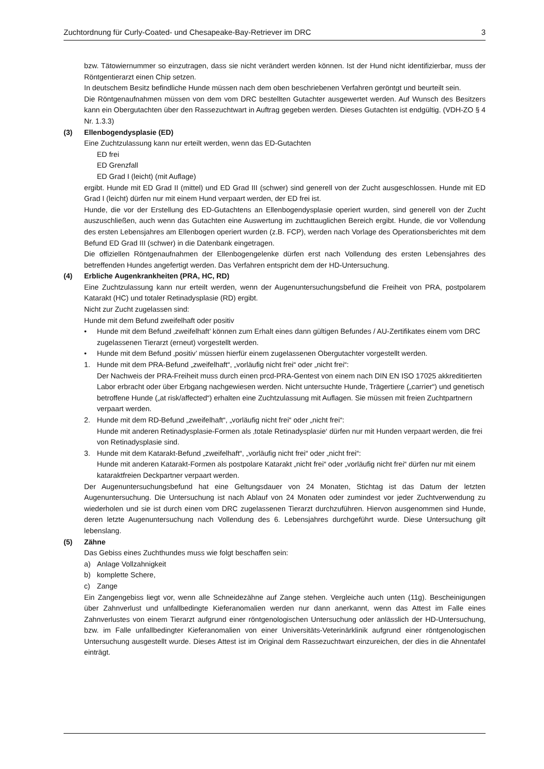Zuchtordnung für Curly-Coated- und Chesapeake-Bay-Retriever im DRC 3
bzw. Tätowiernummer so einzutragen, dass sie nicht verändert werden können. Ist der Hund nicht identifizierbar, muss der Röntgentierarzt einen Chip setzen.
In deutschem Besitz befindliche Hunde müssen nach dem oben beschriebenen Verfahren geröntgt und beurteilt sein.
Die Röntgenaufnahmen müssen von dem vom DRC bestellten Gutachter ausgewertet werden. Auf Wunsch des Besitzers kann ein Obergutachten über den Rassezuchtwart in Auftrag gegeben werden. Dieses Gutachten ist endgültig. (VDH-ZO § 4 Nr. 1.3.3)
(3) Ellenbogendysplasie (ED)
Eine Zuchtzulassung kann nur erteilt werden, wenn das ED-Gutachten
ED frei
ED Grenzfall
ED Grad I (leicht) (mit Auflage)
ergibt. Hunde mit ED Grad II (mittel) und ED Grad III (schwer) sind generell von der Zucht ausgeschlossen. Hunde mit ED Grad I (leicht) dürfen nur mit einem Hund verpaart werden, der ED frei ist.
Hunde, die vor der Erstellung des ED-Gutachtens an Ellenbogendysplasie operiert wurden, sind generell von der Zucht auszuschließen, auch wenn das Gutachten eine Auswertung im zuchttauglichen Bereich ergibt. Hunde, die vor Vollendung des ersten Lebensjahres am Ellenbogen operiert wurden (z.B. FCP), werden nach Vorlage des Operationsberichtes mit dem Befund ED Grad III (schwer) in die Datenbank eingetragen.
Die offiziellen Röntgenaufnahmen der Ellenbogengelenke dürfen erst nach Vollendung des ersten Lebensjahres des betreffenden Hundes angefertigt werden. Das Verfahren entspricht dem der HD-Untersuchung.
(4) Erbliche Augenkrankheiten (PRA, HC, RD)
Eine Zuchtzulassung kann nur erteilt werden, wenn der Augenuntersuchungsbefund die Freiheit von PRA, postpolarem Katarakt (HC) und totaler Retinadysplasie (RD) ergibt.
Nicht zur Zucht zugelassen sind:
Hunde mit dem Befund zweifelhaft oder positiv
• Hunde mit dem Befund ‚zweifelhaft’ können zum Erhalt eines dann gültigen Befundes / AU-Zertifikates einem vom DRC zugelassenen Tierarzt (erneut) vorgestellt werden.
• Hunde mit dem Befund ‚positiv’ müssen hierfür einem zugelassenen Obergutachter vorgestellt werden.
1. Hunde mit dem PRA-Befund „zweifelhaft“, „vorläufig nicht frei“ oder „nicht frei“:
Der Nachweis der PRA-Freiheit muss durch einen prcd-PRA-Gentest von einem nach DIN EN ISO 17025 akkreditierten Labor erbracht oder über Erbgang nachgewiesen werden. Nicht untersuchte Hunde, Trägertiere („carrier“) und genetisch betroffene Hunde („at risk/affected“) erhalten eine Zuchtzulassung mit Auflagen. Sie müssen mit freien Zuchtpartnern verpaart werden.
2. Hunde mit dem RD-Befund „zweifelhaft“, „vorläufig nicht frei“ oder „nicht frei“:
Hunde mit anderen Retinadysplasie-Formen als ‚totale Retinadysplasie‘ dürfen nur mit Hunden verpaart werden, die frei von Retinadysplasie sind.
3. Hunde mit dem Katarakt-Befund „zweifelhaft“, „vorläufig nicht frei“ oder „nicht frei“:
Hunde mit anderen Katarakt-Formen als postpolare Katarakt „nicht frei“ oder „vorläufig nicht frei“ dürfen nur mit einem kataraktfreien Deckpartner verpaart werden.
Der Augenuntersuchungsbefund hat eine Geltungsdauer von 24 Monaten, Stichtag ist das Datum der letzten Augenuntersuchung. Die Untersuchung ist nach Ablauf von 24 Monaten oder zumindest vor jeder Zuchtverwendung zu wiederholen und sie ist durch einen vom DRC zugelassenen Tierarzt durchzuführen. Hiervon ausgenommen sind Hunde, deren letzte Augenuntersuchung nach Vollendung des 6. Lebensjahres durchgeführt wurde. Diese Untersuchung gilt lebenslang.
(5) Zähne
Das Gebiss eines Zuchthundes muss wie folgt beschaffen sein:
a) Anlage Vollzahnigkeit
b) komplette Schere,
c) Zange
Ein Zangengebiss liegt vor, wenn alle Schneidezähne auf Zange stehen. Vergleiche auch unten (11g). Bescheinigungen über Zahnverlust und unfallbedingte Kieferanomalien werden nur dann anerkannt, wenn das Attest im Falle eines Zahnverlustes von einem Tierarzt aufgrund einer röntgenologischen Untersuchung oder anlässlich der HD-Untersuchung, bzw. im Falle unfallbedingter Kieferanomalien von einer Universitäts-Veterinärklinik aufgrund einer röntgenologischen Untersuchung ausgestellt wurde. Dieses Attest ist im Original dem Rassezuchtwart einzureichen, der dies in die Ahnentafel einträgt.